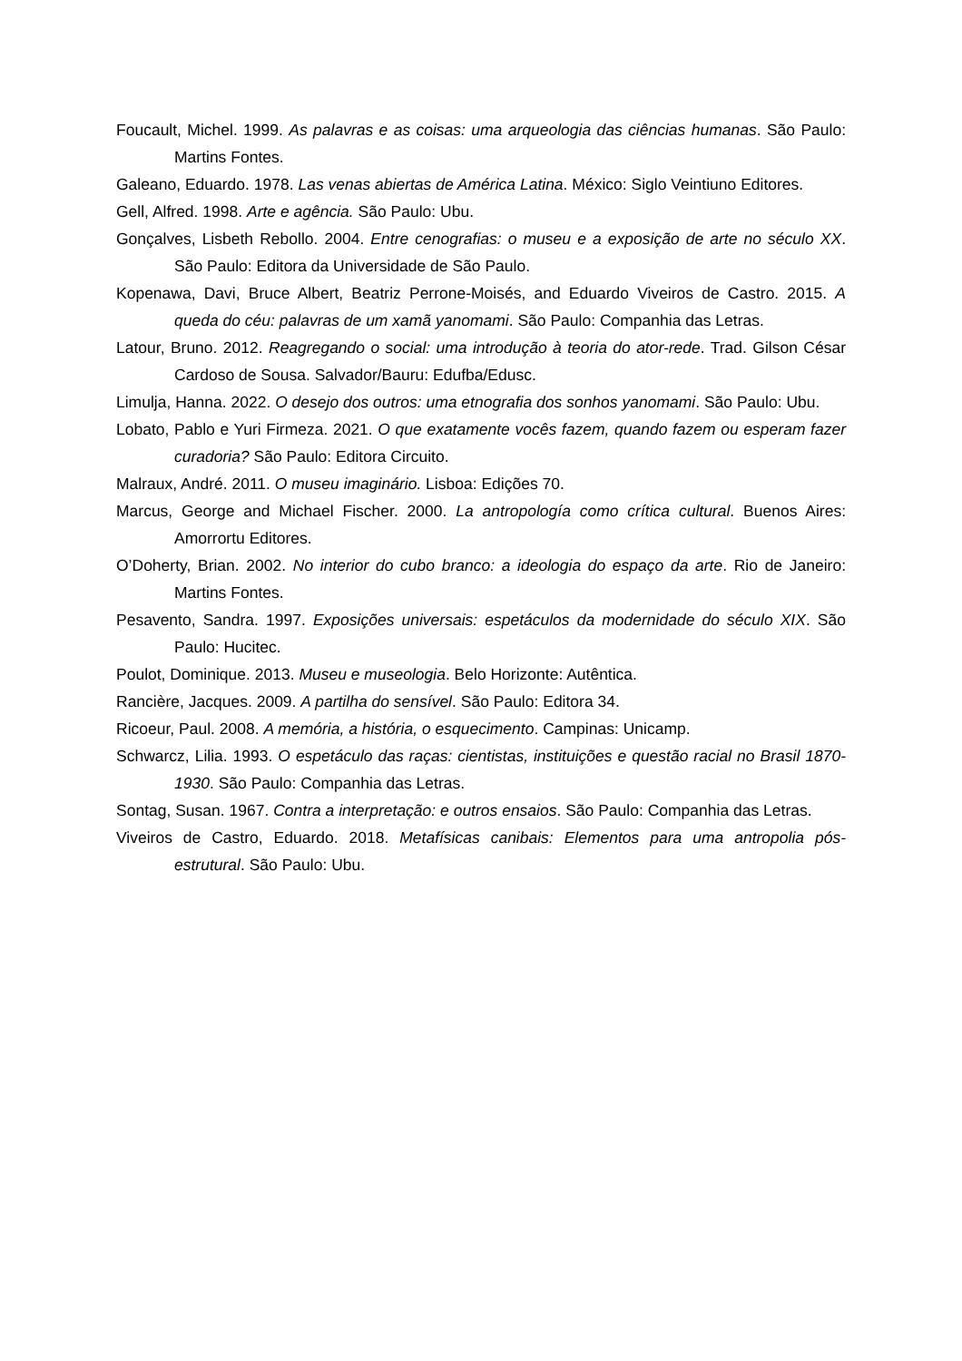Foucault, Michel. 1999. As palavras e as coisas: uma arqueologia das ciências humanas. São Paulo: Martins Fontes.
Galeano, Eduardo. 1978. Las venas abiertas de América Latina. México: Siglo Veintiuno Editores.
Gell, Alfred. 1998. Arte e agência. São Paulo: Ubu.
Gonçalves, Lisbeth Rebollo. 2004. Entre cenografias: o museu e a exposição de arte no século XX. São Paulo: Editora da Universidade de São Paulo.
Kopenawa, Davi, Bruce Albert, Beatriz Perrone-Moisés, and Eduardo Viveiros de Castro. 2015. A queda do céu: palavras de um xamã yanomami. São Paulo: Companhia das Letras.
Latour, Bruno. 2012. Reagregando o social: uma introdução à teoria do ator-rede. Trad. Gilson César Cardoso de Sousa. Salvador/Bauru: Edufba/Edusc.
Limulja, Hanna. 2022. O desejo dos outros: uma etnografia dos sonhos yanomami. São Paulo: Ubu.
Lobato, Pablo e Yuri Firmeza. 2021. O que exatamente vocês fazem, quando fazem ou esperam fazer curadoria? São Paulo: Editora Circuito.
Malraux, André. 2011. O museu imaginário. Lisboa: Edições 70.
Marcus, George and Michael Fischer. 2000. La antropología como crítica cultural. Buenos Aires: Amorrortu Editores.
O’Doherty, Brian. 2002. No interior do cubo branco: a ideologia do espaço da arte. Rio de Janeiro: Martins Fontes.
Pesavento, Sandra. 1997. Exposições universais: espetáculos da modernidade do século XIX. São Paulo: Hucitec.
Poulot, Dominique. 2013. Museu e museologia. Belo Horizonte: Autêntica.
Rancière, Jacques. 2009. A partilha do sensível. São Paulo: Editora 34.
Ricoeur, Paul. 2008. A memória, a história, o esquecimento. Campinas: Unicamp.
Schwarcz, Lilia. 1993. O espetáculo das raças: cientistas, instituições e questão racial no Brasil 1870-1930. São Paulo: Companhia das Letras.
Sontag, Susan. 1967. Contra a interpretação: e outros ensaios. São Paulo: Companhia das Letras.
Viveiros de Castro, Eduardo. 2018. Metafísicas canibais: Elementos para uma antropolia pós-estrutural. São Paulo: Ubu.